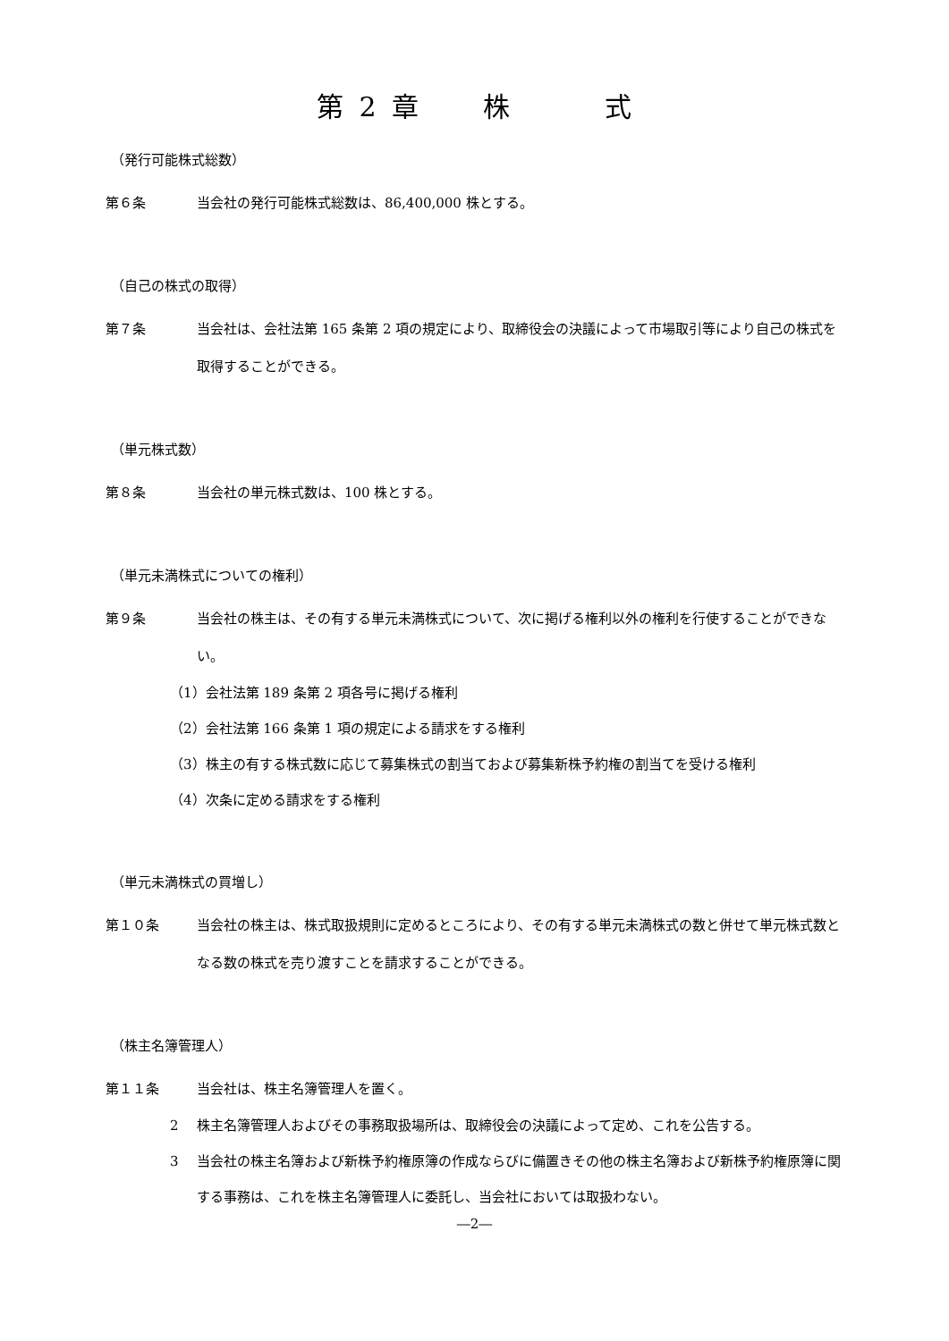第 2 章　　株　　　式
（発行可能株式総数）
第６条 当会社の発行可能株式総数は、86,400,000 株とする。
（自己の株式の取得）
第７条 当会社は、会社法第 165 条第 2 項の規定により、取締役会の決議によって市場取引等により自己の株式を取得することができる。
（単元株式数）
第８条 当会社の単元株式数は、100 株とする。
（単元未満株式についての権利）
第９条 当会社の株主は、その有する単元未満株式について、次に掲げる権利以外の権利を行使することができない。
（1）会社法第 189 条第 2 項各号に掲げる権利
（2）会社法第 166 条第 1 項の規定による請求をする権利
（3）株主の有する株式数に応じて募集株式の割当ておよび募集新株予約権の割当てを受ける権利
（4）次条に定める請求をする権利
（単元未満株式の買増し）
第１０条 当会社の株主は、株式取扱規則に定めるところにより、その有する単元未満株式の数と併せて単元株式数となる数の株式を売り渡すことを請求することができる。
（株主名簿管理人）
第１１条 当会社は、株主名簿管理人を置く。
2 株主名簿管理人およびその事務取扱場所は、取締役会の決議によって定め、これを公告する。
3 当会社の株主名簿および新株予約権原簿の作成ならびに備置きその他の株主名簿および新株予約権原簿に関する事務は、これを株主名簿管理人に委託し、当会社においては取扱わない。
―2―